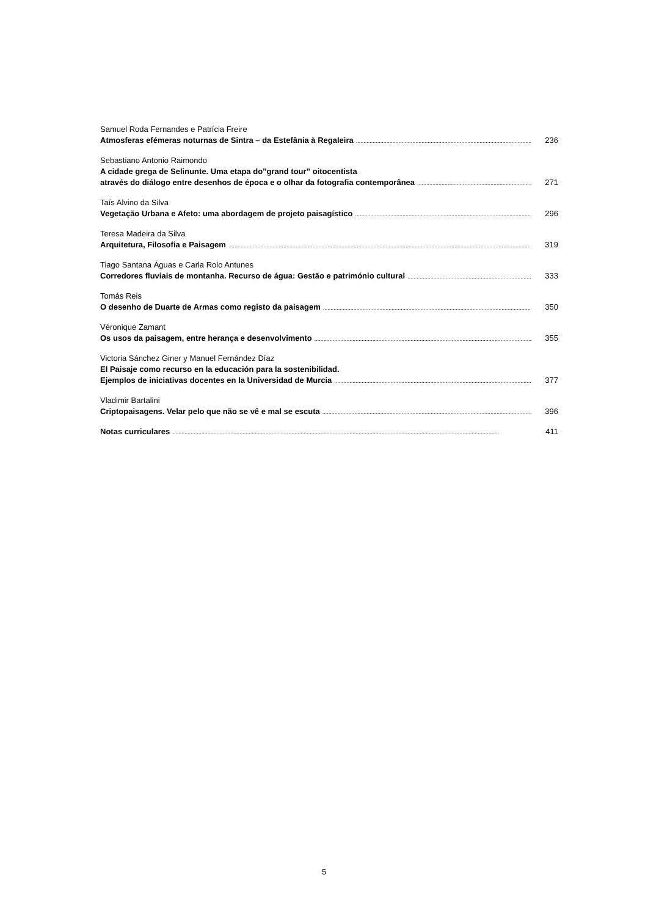Samuel Roda Fernandes e Patrícia Freire
Atmosferas efémeras noturnas de Sintra – da Estefânia à Regaleira 236
Sebastiano Antonio Raimondo
A cidade grega de Selinunte. Uma etapa do”grand tour” oitocentista
através do diálogo entre desenhos de época e o olhar da fotografia contemporânea 271
Taís Alvino da Silva
Vegetação Urbana e Afeto: uma abordagem de projeto paisagístico 296
Teresa Madeira da Silva
Arquitetura, Filosofia e Paisagem 319
Tiago Santana Águas e Carla Rolo Antunes
Corredores fluviais de montanha. Recurso de água: Gestão e património cultural 333
Tomás Reis
O desenho de Duarte de Armas como registo da paisagem 350
Véronique Zamant
Os usos da paisagem, entre herança e desenvolvimento 355
Victoria Sánchez Giner y Manuel Fernández Díaz
El Paisaje como recurso en la educación para la sostenibilidad.
Ejemplos de iniciativas docentes en la Universidad de Murcia 377
Vladimir Bartalini
Criptopaisagens. Velar pelo que não se vê e mal se escuta 396
Notas curriculares 411
5